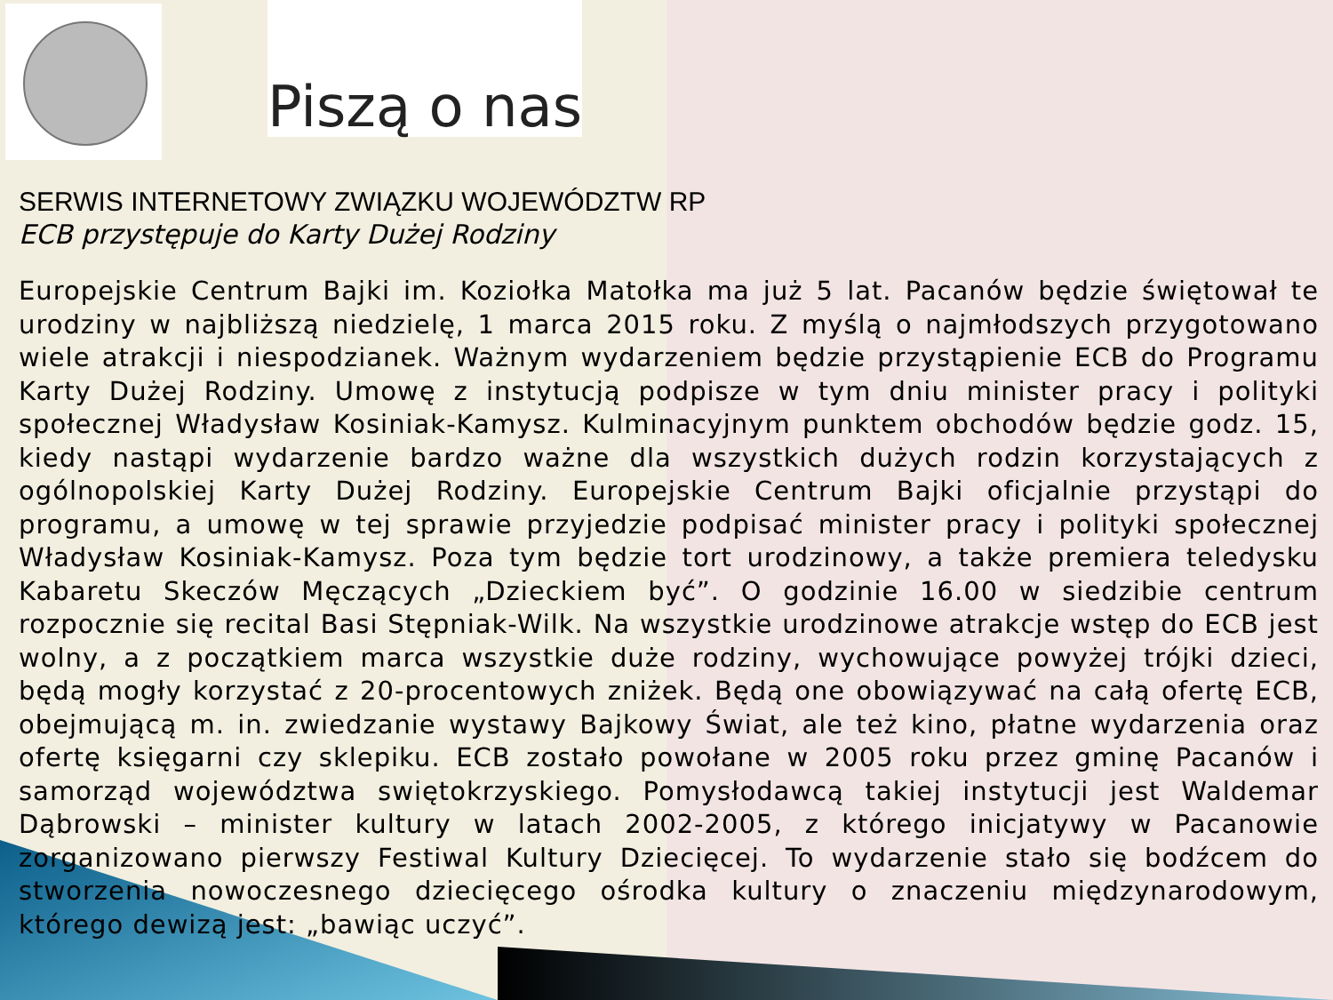Piszą o nas
SERWIS INTERNETOWY ZWIĄZKU WOJEWÓDZTW RP
ECB przystępuje do Karty Dużej Rodziny
Europejskie Centrum Bajki im. Koziołka Matołka ma już 5 lat. Pacanów będzie świętował te urodziny w najbliższą niedzielę, 1 marca 2015 roku. Z myślą o najmłodszych przygotowano wiele atrakcji i niespodzianek. Ważnym wydarzeniem będzie przystąpienie ECB do Programu Karty Dużej Rodziny. Umowę z instytucją podpisze w tym dniu minister pracy i polityki społecznej Władysław Kosiniak-Kamysz. Kulminacyjnym punktem obchodów będzie godz. 15, kiedy nastąpi wydarzenie bardzo ważne dla wszystkich dużych rodzin korzystających z ogólnopolskiej Karty Dużej Rodziny. Europejskie Centrum Bajki oficjalnie przystąpi do programu, a umowę w tej sprawie przyjedzie podpisać minister pracy i polityki społecznej Władysław Kosiniak-Kamysz. Poza tym będzie tort urodzinowy, a także premiera teledysku Kabaretu Skeczów Męczących „Dzieckiem być”. O godzinie 16.00 w siedzibie centrum rozpocznie się recital Basi Stępniak-Wilk. Na wszystkie urodzinowe atrakcje wstęp do ECB jest wolny, a z początkiem marca wszystkie duże rodziny, wychowujące powyżej trójki dzieci, będą mogły korzystać z 20-procentowych zniżek. Będą one obowiązywać na całą ofertę ECB, obejmującą m. in. zwiedzanie wystawy Bajkowy Świat, ale też kino, płatne wydarzenia oraz ofertę księgarni czy sklepiku. ECB zostało powołane w 2005 roku przez gminę Pacanów i samorząd województwa swiętokrzyskiego. Pomysłodawcą takiej instytucji jest Waldemar Dąbrowski – minister kultury w latach 2002-2005, z którego inicjatywy w Pacanowie zorganizowano pierwszy Festiwal Kultury Dziecięcej. To wydarzenie stało się bodźcem do stworzenia nowoczesnego dziecięcego ośrodka kultury o znaczeniu międzynarodowym, którego dewizą jest: „bawiąc uczyć”.